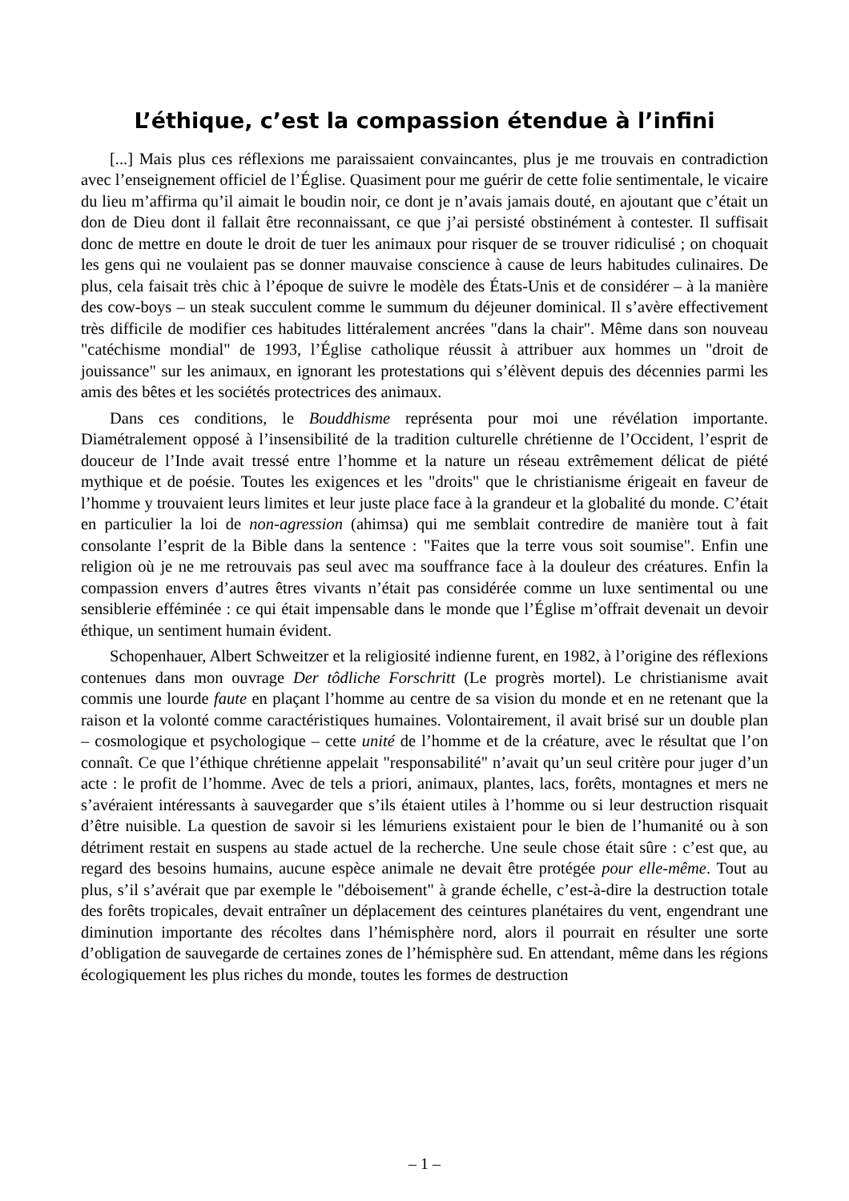L’éthique, c’est la compassion étendue à l’infini
[...] Mais plus ces réflexions me paraissaient convaincantes, plus je me trouvais en contradiction avec l’enseignement officiel de l’Église. Quasiment pour me guérir de cette folie sentimentale, le vicaire du lieu m’affirma qu’il aimait le boudin noir, ce dont je n’avais jamais douté, en ajoutant que c’était un don de Dieu dont il fallait être reconnaissant, ce que j’ai persisté obstinément à contester. Il suffisait donc de mettre en doute le droit de tuer les animaux pour risquer de se trouver ridiculisé ; on choquait les gens qui ne voulaient pas se donner mauvaise conscience à cause de leurs habitudes culinaires. De plus, cela faisait très chic à l’époque de suivre le modèle des États-Unis et de considérer – à la manière des cow-boys – un steak succulent comme le summum du déjeuner dominical. Il s’avère effectivement très difficile de modifier ces habitudes littéralement ancrées "dans la chair". Même dans son nouveau "catéchisme mondial" de 1993, l’Église catholique réussit à attribuer aux hommes un "droit de jouissance" sur les animaux, en ignorant les protestations qui s’élèvent depuis des décennies parmi les amis des bêtes et les sociétés protectrices des animaux.
Dans ces conditions, le Bouddhisme représenta pour moi une révélation importante. Diamétralement opposé à l’insensibilité de la tradition culturelle chrétienne de l’Occident, l’esprit de douceur de l’Inde avait tressé entre l’homme et la nature un réseau extrêmement délicat de piété mythique et de poésie. Toutes les exigences et les "droits" que le christianisme érigeait en faveur de l’homme y trouvaient leurs limites et leur juste place face à la grandeur et la globalité du monde. C’était en particulier la loi de non-agression (ahimsa) qui me semblait contredire de manière tout à fait consolante l’esprit de la Bible dans la sentence : "Faites que la terre vous soit soumise". Enfin une religion où je ne me retrouvais pas seul avec ma souffrance face à la douleur des créatures. Enfin la compassion envers d’autres êtres vivants n’était pas considérée comme un luxe sentimental ou une sensiblerie efféminée : ce qui était impensable dans le monde que l’Église m’offrait devenait un devoir éthique, un sentiment humain évident.
Schopenhauer, Albert Schweitzer et la religiosité indienne furent, en 1982, à l’origine des réflexions contenues dans mon ouvrage Der tôdliche Forschritt (Le progrès mortel). Le christianisme avait commis une lourde faute en plaçant l’homme au centre de sa vision du monde et en ne retenant que la raison et la volonté comme caractéristiques humaines. Volontairement, il avait brisé sur un double plan – cosmologique et psychologique – cette unité de l’homme et de la créature, avec le résultat que l’on connaît. Ce que l’éthique chrétienne appelait "responsabilité" n’avait qu’un seul critère pour juger d’un acte : le profit de l’homme. Avec de tels a priori, animaux, plantes, lacs, forêts, montagnes et mers ne s’avéraient intéressants à sauvegarder que s’ils étaient utiles à l’homme ou si leur destruction risquait d’être nuisible. La question de savoir si les lémuriens existaient pour le bien de l’humanité ou à son détriment restait en suspens au stade actuel de la recherche. Une seule chose était sûre : c’est que, au regard des besoins humains, aucune espèce animale ne devait être protégée pour elle-même. Tout au plus, s’il s’avérait que par exemple le "déboisement" à grande échelle, c’est-à-dire la destruction totale des forêts tropicales, devait entraîner un déplacement des ceintures planétaires du vent, engendrant une diminution importante des récoltes dans l’hémisphère nord, alors il pourrait en résulter une sorte d’obligation de sauvegarde de certaines zones de l’hémisphère sud. En attendant, même dans les régions écologiquement les plus riches du monde, toutes les formes de destruction
– 1 –